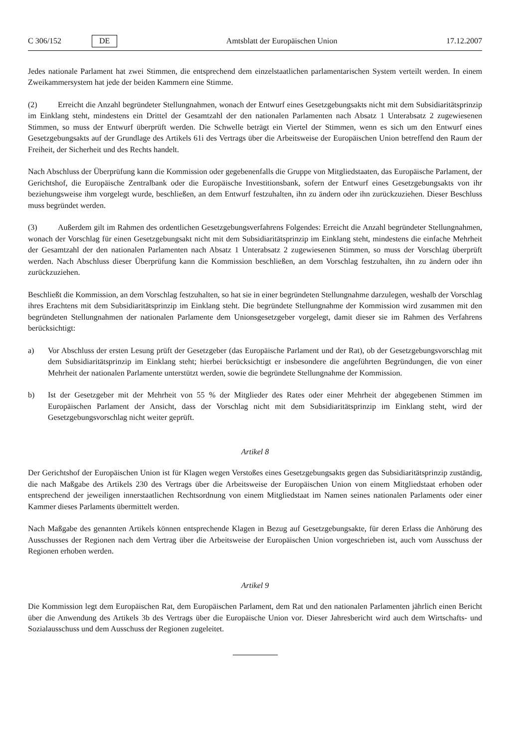C 306/152 DE Amtsblatt der Europäischen Union 17.12.2007
Jedes nationale Parlament hat zwei Stimmen, die entsprechend dem einzelstaatlichen parlamentarischen System verteilt werden. In einem Zweikammersystem hat jede der beiden Kammern eine Stimme.
(2) Erreicht die Anzahl begründeter Stellungnahmen, wonach der Entwurf eines Gesetzgebungsakts nicht mit dem Subsidiaritätsprinzip im Einklang steht, mindestens ein Drittel der Gesamtzahl der den nationalen Parlamenten nach Absatz 1 Unterabsatz 2 zugewiesenen Stimmen, so muss der Entwurf überprüft werden. Die Schwelle beträgt ein Viertel der Stimmen, wenn es sich um den Entwurf eines Gesetzgebungsakts auf der Grundlage des Artikels 61i des Vertrags über die Arbeitsweise der Europäischen Union betreffend den Raum der Freiheit, der Sicherheit und des Rechts handelt.
Nach Abschluss der Überprüfung kann die Kommission oder gegebenenfalls die Gruppe von Mitgliedstaaten, das Europäische Parlament, der Gerichtshof, die Europäische Zentralbank oder die Europäische Investitionsbank, sofern der Entwurf eines Gesetzgebungsakts von ihr beziehungsweise ihm vorgelegt wurde, beschließen, an dem Entwurf festzuhalten, ihn zu ändern oder ihn zurückzuziehen. Dieser Beschluss muss begründet werden.
(3) Außerdem gilt im Rahmen des ordentlichen Gesetzgebungsverfahrens Folgendes: Erreicht die Anzahl begründeter Stellungnahmen, wonach der Vorschlag für einen Gesetzgebungsakt nicht mit dem Subsidiaritätsprinzip im Einklang steht, mindestens die einfache Mehrheit der Gesamtzahl der den nationalen Parlamenten nach Absatz 1 Unterabsatz 2 zugewiesenen Stimmen, so muss der Vorschlag überprüft werden. Nach Abschluss dieser Überprüfung kann die Kommission beschließen, an dem Vorschlag festzuhalten, ihn zu ändern oder ihn zurückzuziehen.
Beschließt die Kommission, an dem Vorschlag festzuhalten, so hat sie in einer begründeten Stellungnahme darzulegen, weshalb der Vorschlag ihres Erachtens mit dem Subsidiaritätsprinzip im Einklang steht. Die begründete Stellungnahme der Kommission wird zusammen mit den begründeten Stellungnahmen der nationalen Parlamente dem Unionsgesetzgeber vorgelegt, damit dieser sie im Rahmen des Verfahrens berücksichtigt:
a) Vor Abschluss der ersten Lesung prüft der Gesetzgeber (das Europäische Parlament und der Rat), ob der Gesetzgebungsvorschlag mit dem Subsidiaritätsprinzip im Einklang steht; hierbei berücksichtigt er insbesondere die angeführten Begründungen, die von einer Mehrheit der nationalen Parlamente unterstützt werden, sowie die begründete Stellungnahme der Kommission.
b) Ist der Gesetzgeber mit der Mehrheit von 55 % der Mitglieder des Rates oder einer Mehrheit der abgegebenen Stimmen im Europäischen Parlament der Ansicht, dass der Vorschlag nicht mit dem Subsidiaritätsprinzip im Einklang steht, wird der Gesetzgebungsvorschlag nicht weiter geprüft.
Artikel 8
Der Gerichtshof der Europäischen Union ist für Klagen wegen Verstoßes eines Gesetzgebungsakts gegen das Subsidiaritätsprinzip zuständig, die nach Maßgabe des Artikels 230 des Vertrags über die Arbeitsweise der Europäischen Union von einem Mitgliedstaat erhoben oder entsprechend der jeweiligen innerstaatlichen Rechtsordnung von einem Mitgliedstaat im Namen seines nationalen Parlaments oder einer Kammer dieses Parlaments übermittelt werden.
Nach Maßgabe des genannten Artikels können entsprechende Klagen in Bezug auf Gesetzgebungsakte, für deren Erlass die Anhörung des Ausschusses der Regionen nach dem Vertrag über die Arbeitsweise der Europäischen Union vorgeschrieben ist, auch vom Ausschuss der Regionen erhoben werden.
Artikel 9
Die Kommission legt dem Europäischen Rat, dem Europäischen Parlament, dem Rat und den nationalen Parlamenten jährlich einen Bericht über die Anwendung des Artikels 3b des Vertrags über die Europäische Union vor. Dieser Jahresbericht wird auch dem Wirtschafts- und Sozialausschuss und dem Ausschuss der Regionen zugeleitet.